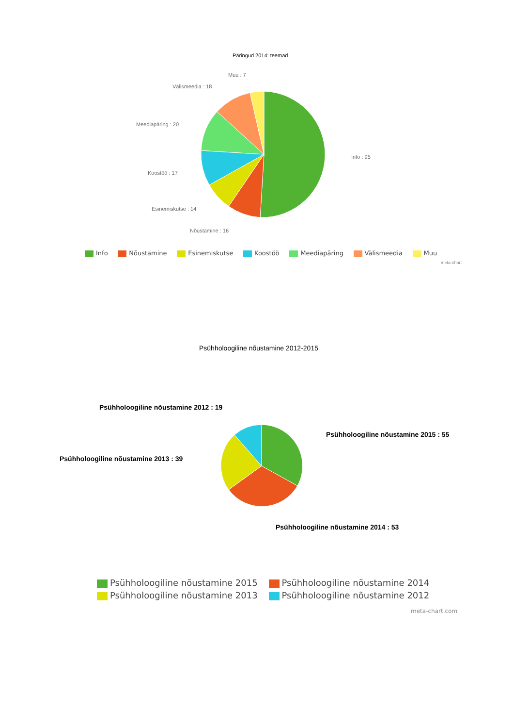Päringud 2014: teemad
Muu : 7
Välismeedia : 18
Meediapäring : 20
Info : 95
Koostöö : 17
Esinemiskutse : 14
Nõustamine : 16
Info Nõustamine Esinemiskutse Koostöö Meediapäring Välismeedia Muu
meta-chart
Psühholoogiline nõustamine 2012-2015
Psühholoogiline nõustamine 2012 : 19
Psühholoogiline nõustamine 2015 : 55
Psühholoogiline nõustamine 2013 : 39
Psühholoogiline nõustamine 2014 : 53
Psühholoogiline nõustamine 2015 Psühholoogiline nõustamine 2014
Psühholoogiline nõustamine 2013 Psühholoogiline nõustamine 2012
meta-chart.com